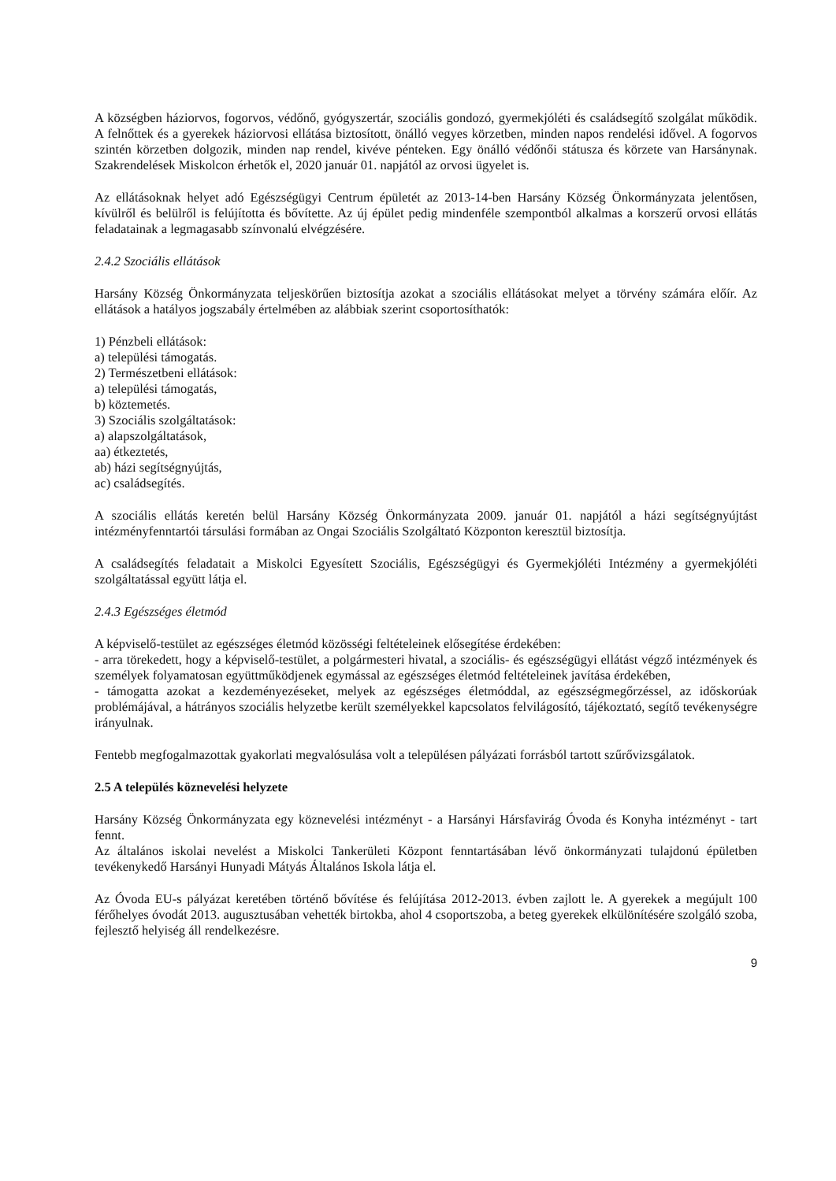A községben háziorvos, fogorvos, védőnő, gyógyszertár, szociális gondozó, gyermekjóléti és családsegítő szolgálat működik. A felnőttek és a gyerekek háziorvosi ellátása biztosított, önálló vegyes körzetben, minden napos rendelési idővel. A fogorvos szintén körzetben dolgozik, minden nap rendel, kivéve pénteken. Egy önálló védőnői státusza és körzete van Harsánynak. Szakrendelések Miskolcon érhetők el, 2020 január 01. napjától az orvosi ügyelet is.
Az ellátásoknak helyet adó Egészségügyi Centrum épületét az 2013-14-ben Harsány Község Önkormányzata jelentősen, kívülről és belülről is felújította és bővítette. Az új épület pedig mindenféle szempontból alkalmas a korszerű orvosi ellátás feladatainak a legmagasabb színvonalú elvégzésére.
2.4.2 Szociális ellátások
Harsány Község Önkormányzata teljeskörűen biztosítja azokat a szociális ellátásokat melyet a törvény számára előír. Az ellátások a hatályos jogszabály értelmében az alábbiak szerint csoportosíthatók:
1) Pénzbeli ellátások:
a) települési támogatás.
2) Természetbeni ellátások:
a) települési támogatás,
b) köztemetés.
3) Szociális szolgáltatások:
a) alapszolgáltatások,
aa) étkeztetés,
ab) házi segítségnyújtás,
ac) családsegítés.
A szociális ellátás keretén belül Harsány Község Önkormányzata 2009. január 01. napjától a házi segítségnyújtást intézményfenntartói társulási formában az Ongai Szociális Szolgáltató Központon keresztül biztosítja.
A családsegítés feladatait a Miskolci Egyesített Szociális, Egészségügyi és Gyermekjóléti Intézmény a gyermekjóléti szolgáltatással együtt látja el.
2.4.3 Egészséges életmód
A képviselő-testület az egészséges életmód közösségi feltételeinek elősegítése érdekében:
- arra törekedett, hogy a képviselő-testület, a polgármesteri hivatal, a szociális- és egészségügyi ellátást végző intézmények és személyek folyamatosan együttműködjenek egymással az egészséges életmód feltételeinek javítása érdekében,
- támogatta azokat a kezdeményezéseket, melyek az egészséges életmóddal, az egészségmegőrzéssel, az időskorúak problémájával, a hátrányos szociális helyzetbe került személyekkel kapcsolatos felvilágosító, tájékoztató, segítő tevékenységre irányulnak.
Fentebb megfogalmazottak gyakorlati megvalósulása volt a településen pályázati forrásból tartott szűrővizsgálatok.
2.5 A település köznevelési helyzete
Harsány Község Önkormányzata egy köznevelési intézményt - a Harsányi Hársfavirág Óvoda és Konyha intézményt - tart fennt.
Az általános iskolai nevelést a Miskolci Tankerületi Központ fenntartásában lévő önkormányzati tulajdonú épületben tevékenykedő Harsányi Hunyadi Mátyás Általános Iskola látja el.
Az Óvoda EU-s pályázat keretében történő bővítése és felújítása 2012-2013. évben zajlott le. A gyerekek a megújult 100 férőhelyes óvodát 2013. augusztusában vehették birtokba, ahol 4 csoportszoba, a beteg gyerekek elkülönítésére szolgáló szoba, fejlesztő helyiség áll rendelkezésre.
9